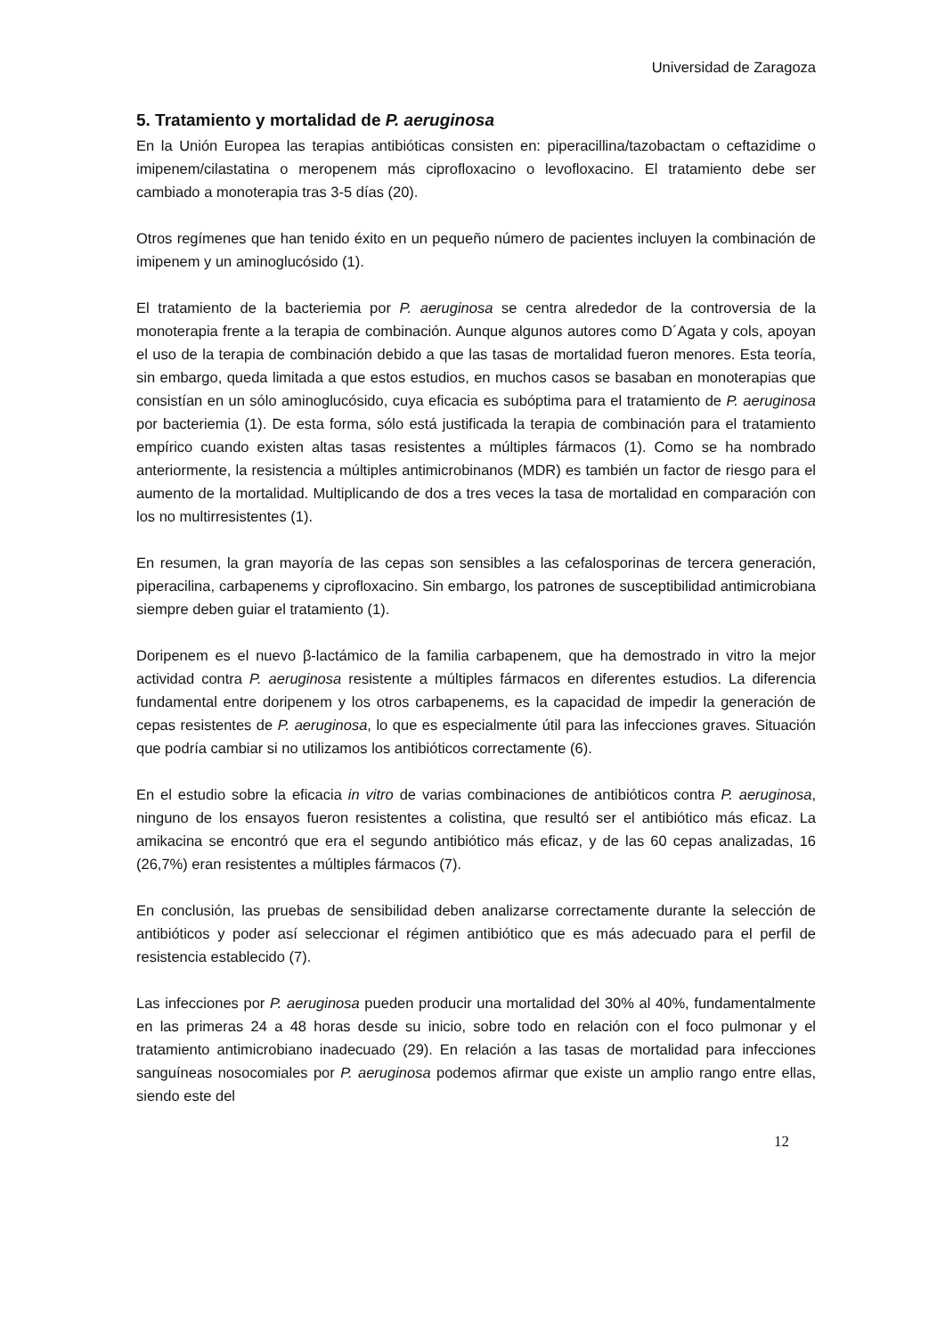Universidad de Zaragoza
5. Tratamiento y mortalidad de P. aeruginosa
En la Unión Europea las terapias antibióticas consisten en: piperacillina/tazobactam o ceftazidime o imipenem/cilastatina o meropenem más ciprofloxacino o levofloxacino. El tratamiento debe ser cambiado a monoterapia tras 3-5 días (20).
Otros regímenes que han tenido éxito en un pequeño número de pacientes incluyen la combinación de imipenem y un aminoglucósido (1).
El tratamiento de la bacteriemia por P. aeruginosa se centra alrededor de la controversia de la monoterapia frente a la terapia de combinación. Aunque algunos autores como D´Agata y cols, apoyan el uso de la terapia de combinación debido a que las tasas de mortalidad fueron menores. Esta teoría, sin embargo, queda limitada a que estos estudios, en muchos casos se basaban en monoterapias que consistían en un sólo aminoglucósido, cuya eficacia es subóptima para el tratamiento de P. aeruginosa por bacteriemia (1). De esta forma, sólo está justificada la terapia de combinación para el tratamiento empírico cuando existen altas tasas resistentes a múltiples fármacos (1). Como se ha nombrado anteriormente, la resistencia a múltiples antimicrobinanos (MDR) es también un factor de riesgo para el aumento de la mortalidad. Multiplicando de dos a tres veces la tasa de mortalidad en comparación con los no multirresistentes (1).
En resumen, la gran mayoría de las cepas son sensibles a las cefalosporinas de tercera generación, piperacilina, carbapenems y ciprofloxacino. Sin embargo, los patrones de susceptibilidad antimicrobiana siempre deben guiar el tratamiento (1).
Doripenem es el nuevo β-lactámico de la familia carbapenem, que ha demostrado in vitro la mejor actividad contra P. aeruginosa resistente a múltiples fármacos en diferentes estudios. La diferencia fundamental entre doripenem y los otros carbapenems, es la capacidad de impedir la generación de cepas resistentes de P. aeruginosa, lo que es especialmente útil para las infecciones graves. Situación que podría cambiar si no utilizamos los antibióticos correctamente (6).
En el estudio sobre la eficacia in vitro de varias combinaciones de antibióticos contra P. aeruginosa, ninguno de los ensayos fueron resistentes a colistina, que resultó ser el antibiótico más eficaz. La amikacina se encontró que era el segundo antibiótico más eficaz, y de las 60 cepas analizadas, 16 (26,7%) eran resistentes a múltiples fármacos (7).
En conclusión, las pruebas de sensibilidad deben analizarse correctamente durante la selección de antibióticos y poder así seleccionar el régimen antibiótico que es más adecuado para el perfil de resistencia establecido (7).
Las infecciones por P. aeruginosa pueden producir una mortalidad del 30% al 40%, fundamentalmente en las primeras 24 a 48 horas desde su inicio, sobre todo en relación con el foco pulmonar y el tratamiento antimicrobiano inadecuado (29). En relación a las tasas de mortalidad para infecciones sanguíneas nosocomiales por P. aeruginosa podemos afirmar que existe un amplio rango entre ellas, siendo este del
12